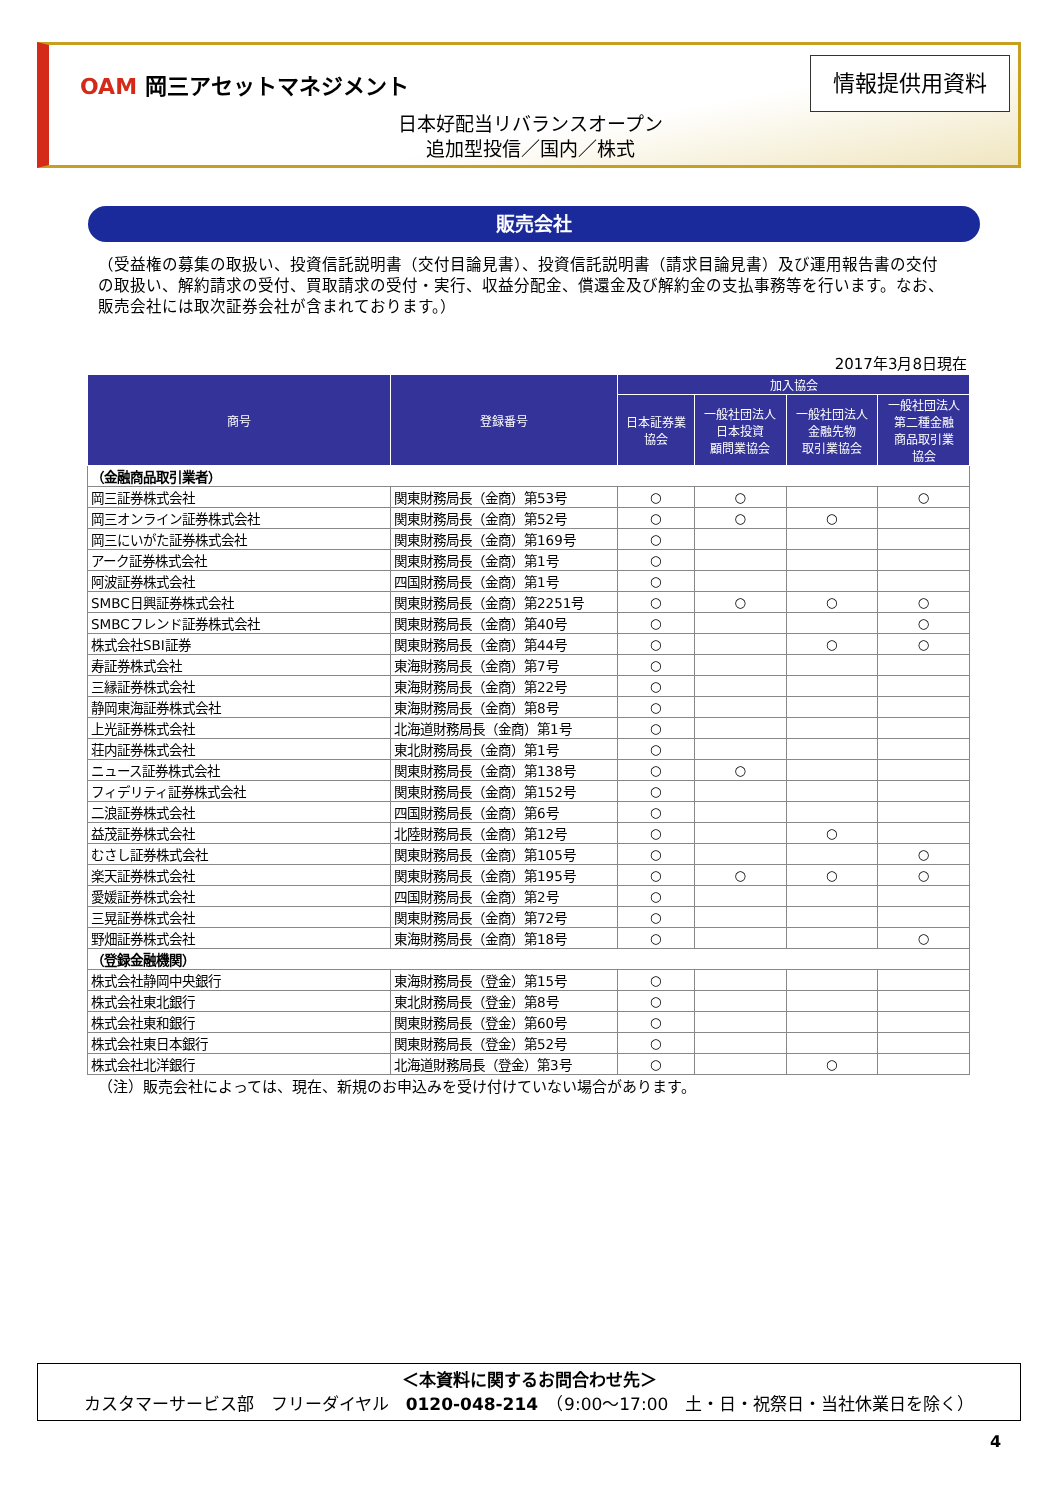OAM 岡三アセットマネジメント 情報提供用資料
日本好配当リバランスオープン
追加型投信／国内／株式
販売会社
（受益権の募集の取扱い、投資信託説明書（交付目論見書）、投資信託説明書（請求目論見書）及び運用報告書の交付の取扱い、解約請求の受付、買取請求の受付・実行、収益分配金、償還金及び解約金の支払事務等を行います。なお、販売会社には取次証券会社が含まれております。）
2017年3月8日現在
| 商号 | 登録番号 | 加入協会 | | | |
| --- | --- | --- | --- | --- | --- |
| | | 日本証券業 協会 | 一般社団法人 日本投資 顧問業協会 | 一般社団法人 金融先物 取引業協会 | 一般社団法人 第二種金融 商品取引業 協会 |
| （金融商品取引業者） | | | | | |
| 岡三証券株式会社 | 関東財務局長（金商）第53号 | ○ | ○ | | ○ |
| 岡三オンライン証券株式会社 | 関東財務局長（金商）第52号 | ○ | ○ | ○ | |
| 岡三にいがた証券株式会社 | 関東財務局長（金商）第169号 | ○ | | | |
| アーク証券株式会社 | 関東財務局長（金商）第1号 | ○ | | | |
| 阿波証券株式会社 | 四国財務局長（金商）第1号 | ○ | | | |
| SMBC日興証券株式会社 | 関東財務局長（金商）第2251号 | ○ | ○ | ○ | ○ |
| SMBCフレンド証券株式会社 | 関東財務局長（金商）第40号 | ○ | | | ○ |
| 株式会社SBI証券 | 関東財務局長（金商）第44号 | ○ | | ○ | ○ |
| 寿証券株式会社 | 東海財務局長（金商）第7号 | ○ | | | |
| 三縁証券株式会社 | 東海財務局長（金商）第22号 | ○ | | | |
| 静岡東海証券株式会社 | 東海財務局長（金商）第8号 | ○ | | | |
| 上光証券株式会社 | 北海道財務局長（金商）第1号 | ○ | | | |
| 荘内証券株式会社 | 東北財務局長（金商）第1号 | ○ | | | |
| ニュース証券株式会社 | 関東財務局長（金商）第138号 | ○ | ○ | | |
| フィデリティ証券株式会社 | 関東財務局長（金商）第152号 | ○ | | | |
| 二浪証券株式会社 | 四国財務局長（金商）第6号 | ○ | | | |
| 益茂証券株式会社 | 北陸財務局長（金商）第12号 | ○ | | ○ | |
| むさし証券株式会社 | 関東財務局長（金商）第105号 | ○ | | | ○ |
| 楽天証券株式会社 | 関東財務局長（金商）第195号 | ○ | ○ | ○ | ○ |
| 愛媛証券株式会社 | 四国財務局長（金商）第2号 | ○ | | | |
| 三晃証券株式会社 | 関東財務局長（金商）第72号 | ○ | | | |
| 野畑証券株式会社 | 東海財務局長（金商）第18号 | ○ | | | ○ |
| （登録金融機関） | | | | | |
| 株式会社静岡中央銀行 | 東海財務局長（登金）第15号 | ○ | | | |
| 株式会社東北銀行 | 東北財務局長（登金）第8号 | ○ | | | |
| 株式会社東和銀行 | 関東財務局長（登金）第60号 | ○ | | | |
| 株式会社東日本銀行 | 関東財務局長（登金）第52号 | ○ | | | |
| 株式会社北洋銀行 | 北海道財務局長（登金）第3号 | ○ | | ○ | |
（注）販売会社によっては、現在、新規のお申込みを受け付けていない場合があります。
＜本資料に関するお問合わせ先＞
カスタマーサービス部　フリーダイヤル　0120-048-214　（9:00～17:00　土・日・祝祭日・当社休業日を除く）
4